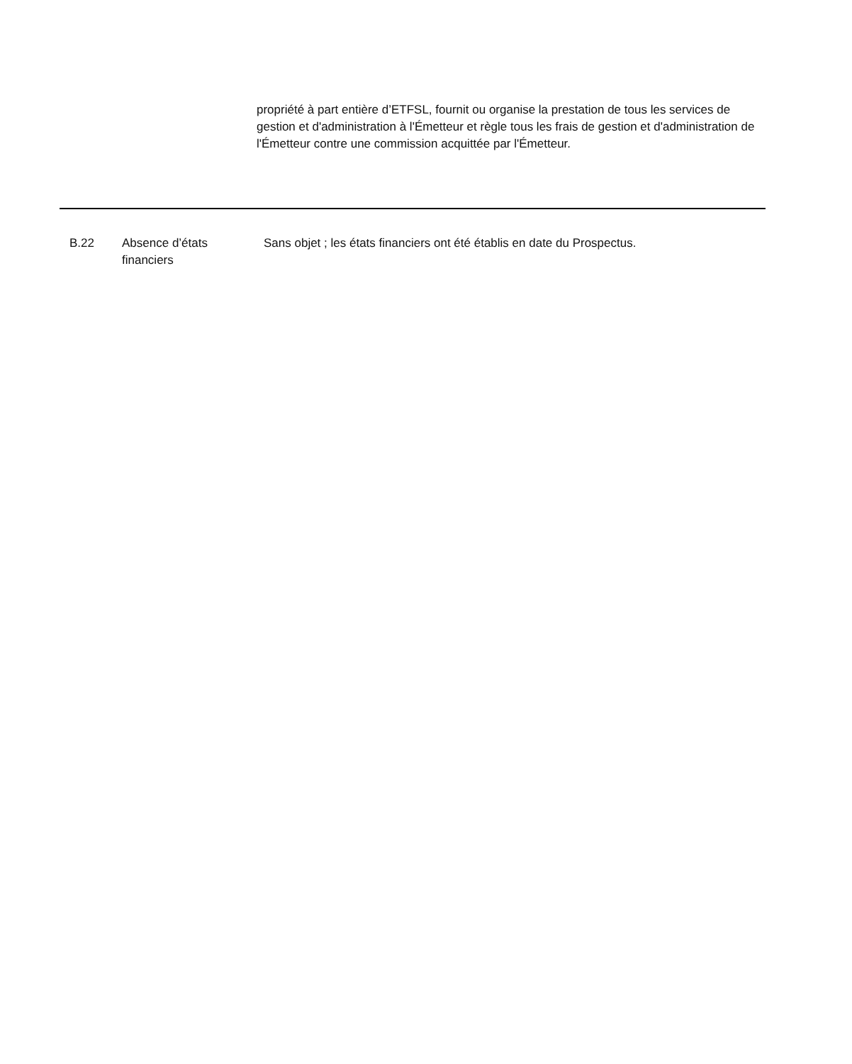propriété à part entière d’ETFSL, fournit ou organise la prestation de tous les services de gestion et d'administration à l'Émetteur et règle tous les frais de gestion et d'administration de l'Émetteur contre une commission acquittée par l'Émetteur.
| B.22 | Absence d’états financiers | Sans objet ; les états financiers ont été établis en date du Prospectus. |